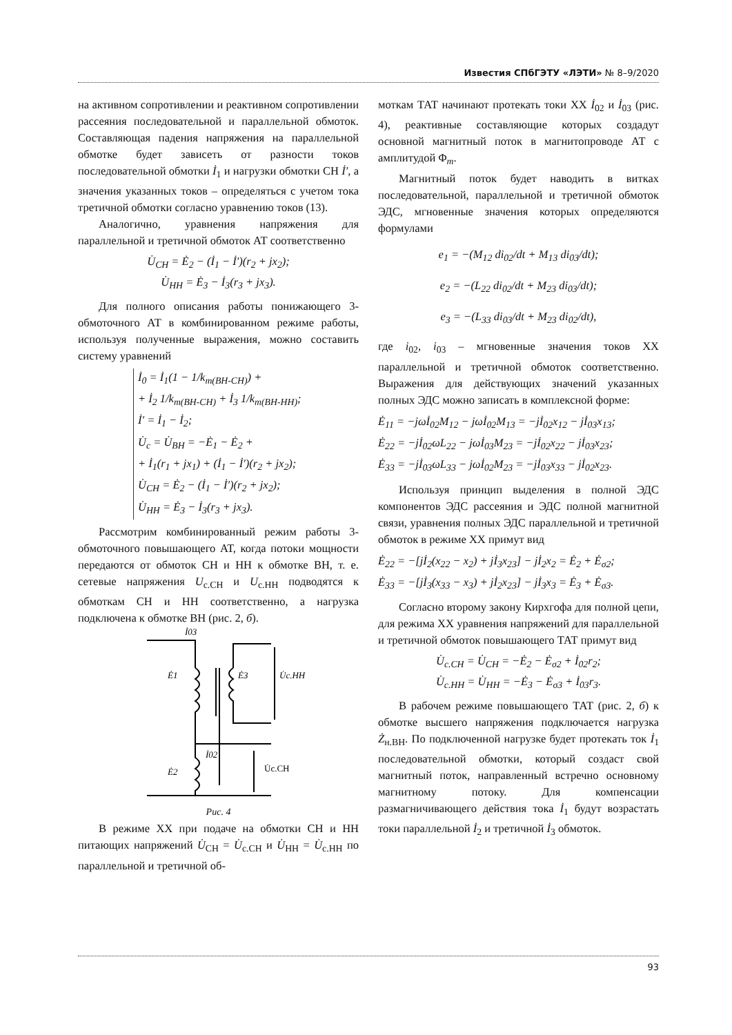Известия СПбГЭТУ «ЛЭТИ» № 8–9/2020
на активном сопротивлении и реактивном сопротивлении рассеяния последовательной и параллельной обмоток. Составляющая падения напряжения на параллельной обмотке будет зависеть от разности токов последовательной обмотки İ<sub>1</sub> и нагрузки обмотки СН İ′, а значения указанных токов – определяться с учетом тока третичной обмотки согласно уравнению токов (13).
Аналогично, уравнения напряжения для параллельной и третичной обмоток АТ соответственно
U̇<sub>СН</sub> = Ė<sub>2</sub> − (İ<sub>1</sub> − İ′)(r<sub>2</sub> + jx<sub>2</sub>);
U̇<sub>НН</sub> = Ė<sub>3</sub> − İ<sub>3</sub>(r<sub>3</sub> + jx<sub>3</sub>).
Для полного описания работы понижающего 3-обмоточного АТ в комбинированном режиме работы, используя полученные выражения, можно составить систему уравнений
İ<sub>0</sub> = İ<sub>1</sub>(1 − 1/k<sub>т(ВН-СН)</sub>) +
+ İ<sub>2</sub> 1/k<sub>т(ВН-СН)</sub> + İ<sub>3</sub> 1/k<sub>т(ВН-НН)</sub>;
İ′ = İ<sub>1</sub> − İ<sub>2</sub>;
U̇<sub>с</sub> = U̇<sub>ВН</sub> = −Ė<sub>1</sub> − Ė<sub>2</sub> +
+ İ<sub>1</sub>(r<sub>1</sub> + jx<sub>1</sub>) + (İ<sub>1</sub> − İ′)(r<sub>2</sub> + jx<sub>2</sub>);
U̇<sub>СН</sub> = Ė<sub>2</sub> − (İ<sub>1</sub> − İ′)(r<sub>2</sub> + jx<sub>2</sub>);
U̇<sub>НН</sub> = Ė<sub>3</sub> − İ<sub>3</sub>(r<sub>3</sub> + jx<sub>3</sub>).
Рассмотрим комбинированный режим работы 3-обмоточного повышающего АТ, когда потоки мощности передаются от обмоток СН и НН к обмотке ВН, т. е. сетевые напряжения U<sub>с.СН</sub> и U<sub>с.НН</sub> подводятся к обмоткам СН и НН соответственно, а нагрузка подключена к обмотке ВН (рис. 2, б).
İ03
Ė1
Ė3
U̇с.НН
İ02
Ė2
U̇с.СН
Рис. 4
В режиме ХХ при подаче на обмотки СН и НН питающих напряжений U̇<sub>СН</sub> = U̇<sub>с.СН</sub> и U̇<sub>НН</sub> = U̇<sub>с.НН</sub> по параллельной и третичной об-
моткам ТАТ начинают протекать токи ХХ İ<sub>02</sub> и İ<sub>03</sub> (рис. 4), реактивные составляющие которых создадут основной магнитный поток в магнитопроводе АТ с амплитудой Φ<sub>m</sub>.
Магнитный поток будет наводить в витках последовательной, параллельной и третичной обмоток ЭДС, мгновенные значения которых определяются формулами
e<sub>1</sub> = −(M<sub>12</sub> di<sub>02</sub>/dt + M<sub>13</sub> di<sub>03</sub>/dt);
e<sub>2</sub> = −(L<sub>22</sub> di<sub>02</sub>/dt + M<sub>23</sub> di<sub>03</sub>/dt);
e<sub>3</sub> = −(L<sub>33</sub> di<sub>03</sub>/dt + M<sub>23</sub> di<sub>02</sub>/dt),
где i<sub>02</sub>, i<sub>03</sub> – мгновенные значения токов ХХ параллельной и третичной обмоток соответственно. Выражения для действующих значений указанных полных ЭДС можно записать в комплексной форме:
Ė<sub>11</sub> = −jωİ<sub>02</sub>M<sub>12</sub> − jωİ<sub>02</sub>M<sub>13</sub> = −jİ<sub>02</sub>x<sub>12</sub> − jİ<sub>03</sub>x<sub>13</sub>;
Ė<sub>22</sub> = −jİ<sub>02</sub>ωL<sub>22</sub> − jωİ<sub>03</sub>M<sub>23</sub> = −jİ<sub>02</sub>x<sub>22</sub> − jİ<sub>03</sub>x<sub>23</sub>;
Ė<sub>33</sub> = −jİ<sub>03</sub>ωL<sub>33</sub> − jωİ<sub>02</sub>M<sub>23</sub> = −jİ<sub>03</sub>x<sub>33</sub> − jİ<sub>02</sub>x<sub>23</sub>.
Используя принцип выделения в полной ЭДС компонентов ЭДС рассеяния и ЭДС полной магнитной связи, уравнения полных ЭДС параллельной и третичной обмоток в режиме ХХ примут вид
Ė<sub>22</sub> = −[jİ<sub>2</sub>(x<sub>22</sub> − x<sub>2</sub>) + jİ<sub>3</sub>x<sub>23</sub>] − jİ<sub>2</sub>x<sub>2</sub> = Ė<sub>2</sub> + Ė<sub>σ2</sub>;
Ė<sub>33</sub> = −[jİ<sub>3</sub>(x<sub>33</sub> − x<sub>3</sub>) + jİ<sub>2</sub>x<sub>23</sub>] − jİ<sub>3</sub>x<sub>3</sub> = Ė<sub>3</sub> + Ė<sub>σ3</sub>.
Согласно второму закону Кирхгофа для полной цепи, для режима ХХ уравнения напряжений для параллельной и третичной обмоток повышающего ТАТ примут вид
U̇<sub>с.СН</sub> = U̇<sub>СН</sub> = −Ė<sub>2</sub> − Ė<sub>σ2</sub> + İ<sub>02</sub>r<sub>2</sub>;
U̇<sub>с.НН</sub> = U̇<sub>НН</sub> = −Ė<sub>3</sub> − Ė<sub>σ3</sub> + İ<sub>03</sub>r<sub>3</sub>.
В рабочем режиме повышающего ТАТ (рис. 2, б) к обмотке высшего напряжения подключается нагрузка Ż<sub>н.ВН</sub>. По подключенной нагрузке будет протекать ток İ<sub>1</sub> последовательной обмотки, который создаст свой магнитный поток, направленный встречно основному магнитному потоку. Для компенсации размагничивающего действия тока İ<sub>1</sub> будут возрастать токи параллельной İ<sub>2</sub> и третичной İ<sub>3</sub> обмоток.
93